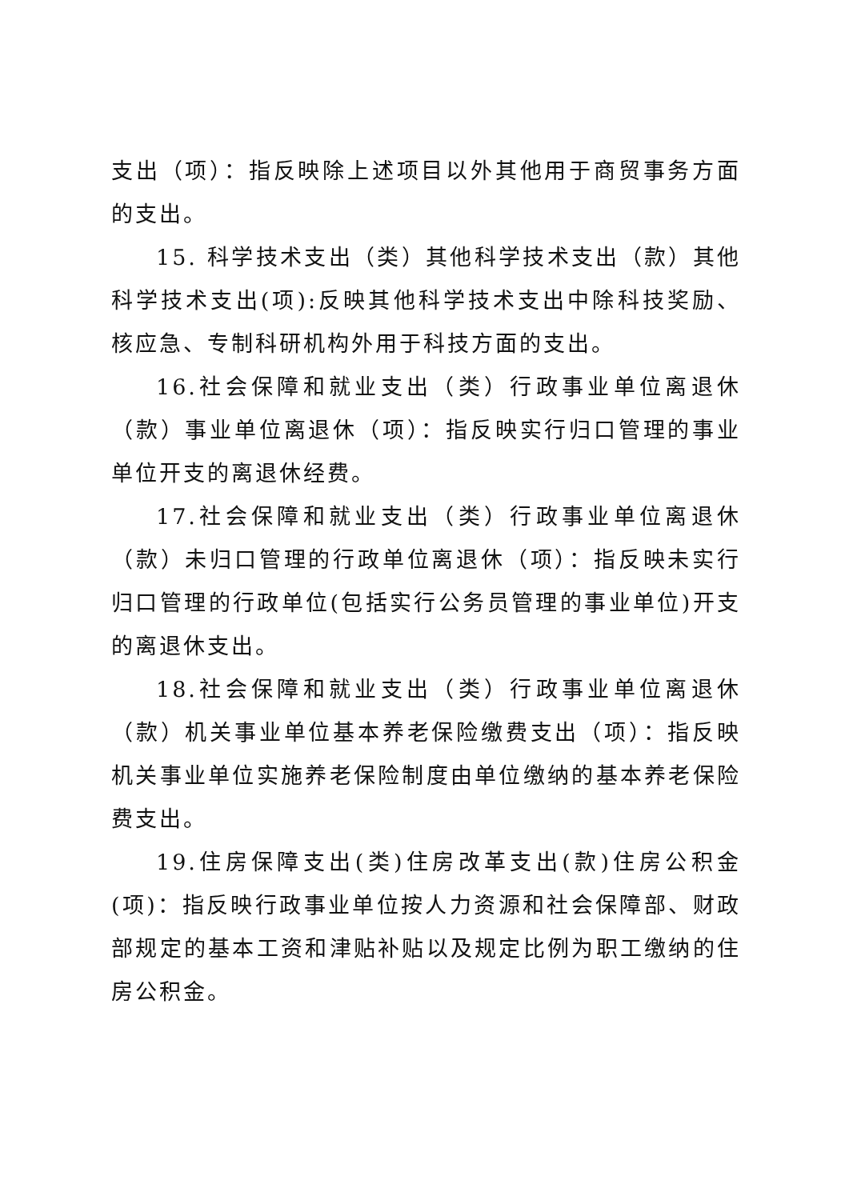支出（项）：指反映除上述项目以外其他用于商贸事务方面的支出。
15. 科学技术支出（类）其他科学技术支出（款）其他科学技术支出(项):反映其他科学技术支出中除科技奖励、核应急、专制科研机构外用于科技方面的支出。
16.社会保障和就业支出（类）行政事业单位离退休（款）事业单位离退休（项）：指反映实行归口管理的事业单位开支的离退休经费。
17.社会保障和就业支出（类）行政事业单位离退休（款）未归口管理的行政单位离退休（项）：指反映未实行归口管理的行政单位(包括实行公务员管理的事业单位)开支的离退休支出。
18.社会保障和就业支出（类）行政事业单位离退休（款）机关事业单位基本养老保险缴费支出（项）：指反映机关事业单位实施养老保险制度由单位缴纳的基本养老保险费支出。
19.住房保障支出(类)住房改革支出(款)住房公积金(项)：指反映行政事业单位按人力资源和社会保障部、财政部规定的基本工资和津贴补贴以及规定比例为职工缴纳的住房公积金。